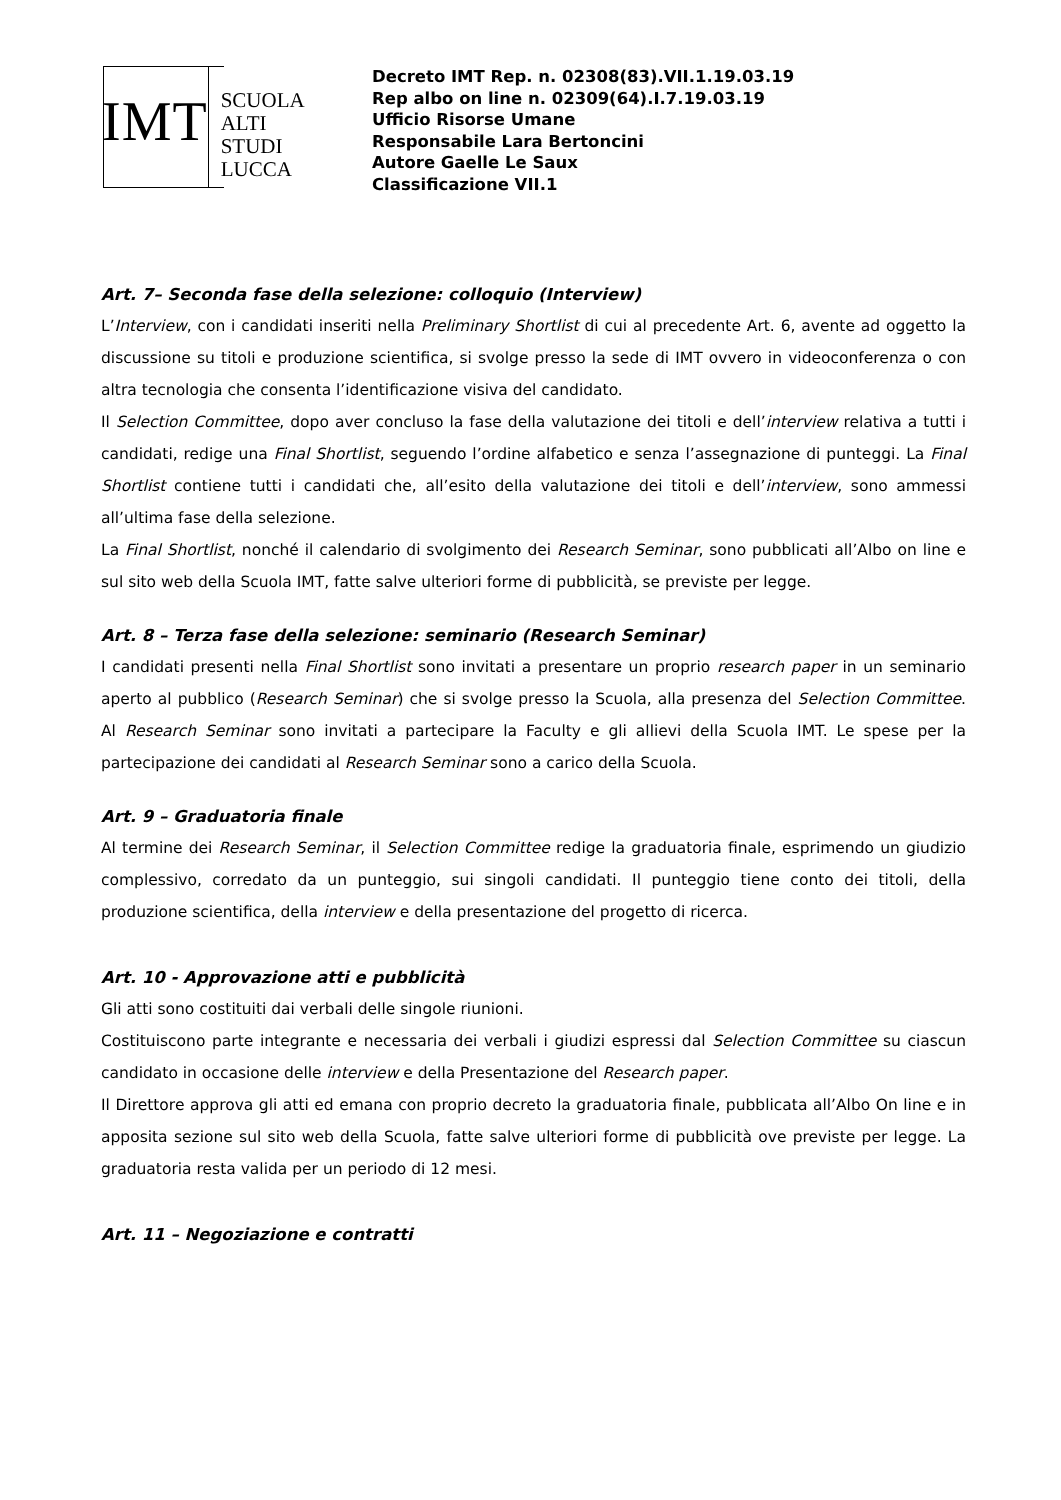IMT
SCUOLA
ALTI STUDI
LUCCA
Decreto IMT Rep. n. 02308(83).VII.1.19.03.19
Rep albo on line n. 02309(64).I.7.19.03.19
Ufficio Risorse Umane
Responsabile Lara Bertoncini
Autore Gaelle Le Saux
Classificazione VII.1
Art. 7– Seconda fase della selezione: colloquio (Interview)
L’Interview, con i candidati inseriti nella Preliminary Shortlist di cui al precedente Art. 6, avente ad oggetto la discussione su titoli e produzione scientifica, si svolge presso la sede di IMT ovvero in videoconferenza o con altra tecnologia che consenta l’identificazione visiva del candidato.
Il Selection Committee, dopo aver concluso la fase della valutazione dei titoli e dell’interview relativa a tutti i candidati, redige una Final Shortlist, seguendo l’ordine alfabetico e senza l’assegnazione di punteggi. La Final Shortlist contiene tutti i candidati che, all’esito della valutazione dei titoli e dell’interview, sono ammessi all’ultima fase della selezione.
La Final Shortlist, nonché il calendario di svolgimento dei Research Seminar, sono pubblicati all’Albo on line e sul sito web della Scuola IMT, fatte salve ulteriori forme di pubblicità, se previste per legge.
Art. 8 – Terza fase della selezione: seminario (Research Seminar)
I candidati presenti nella Final Shortlist sono invitati a presentare un proprio research paper in un seminario aperto al pubblico (Research Seminar) che si svolge presso la Scuola, alla presenza del Selection Committee. Al Research Seminar sono invitati a partecipare la Faculty e gli allievi della Scuola IMT. Le spese per la partecipazione dei candidati al Research Seminar sono a carico della Scuola.
Art. 9 – Graduatoria finale
Al termine dei Research Seminar, il Selection Committee redige la graduatoria finale, esprimendo un giudizio complessivo, corredato da un punteggio, sui singoli candidati. Il punteggio tiene conto dei titoli, della produzione scientifica, della interview e della presentazione del progetto di ricerca.
Art. 10 - Approvazione atti e pubblicità
Gli atti sono costituiti dai verbali delle singole riunioni.
Costituiscono parte integrante e necessaria dei verbali i giudizi espressi dal Selection Committee su ciascun candidato in occasione delle interview e della Presentazione del Research paper.
Il Direttore approva gli atti ed emana con proprio decreto la graduatoria finale, pubblicata all’Albo On line e in apposita sezione sul sito web della Scuola, fatte salve ulteriori forme di pubblicità ove previste per legge. La graduatoria resta valida per un periodo di 12 mesi.
Art. 11 – Negoziazione e contratti